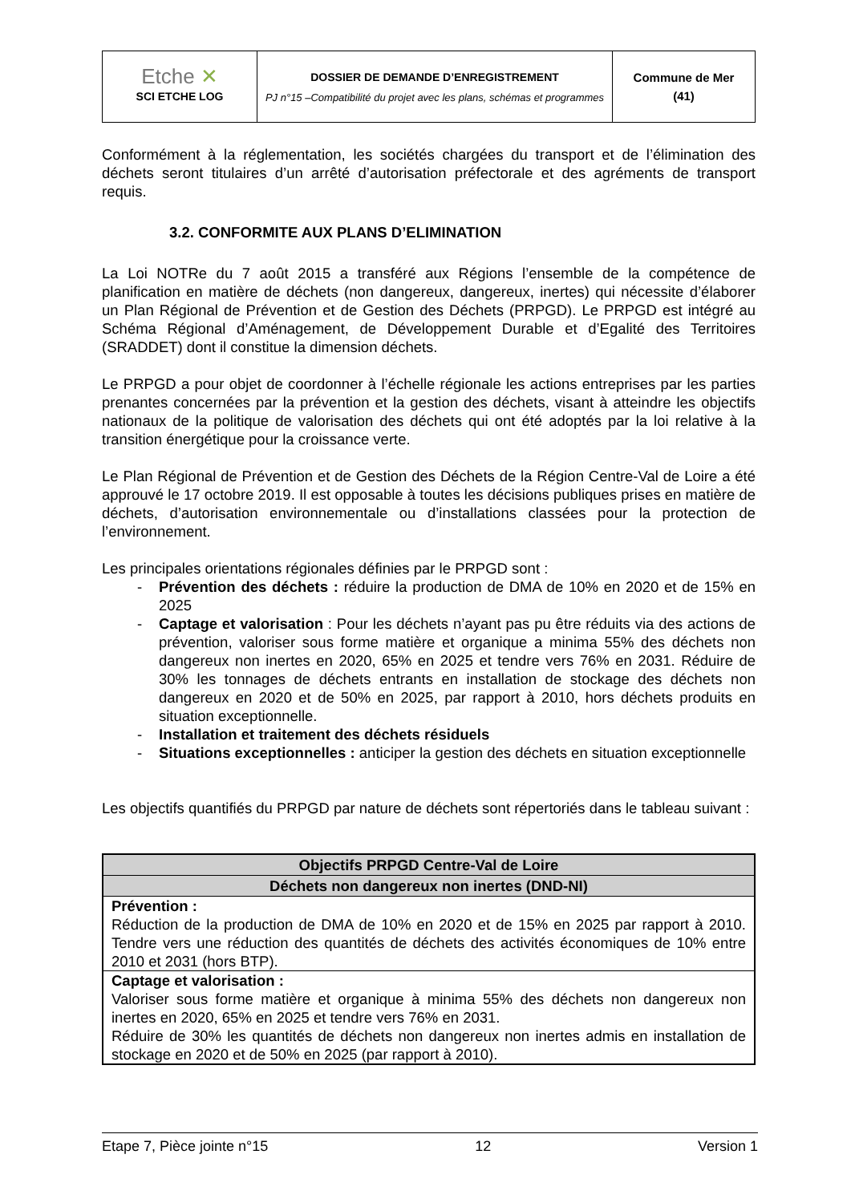| Etche ✕ SCI ETCHE LOG | DOSSIER DE DEMANDE D’ENREGISTREMENT PJ n°15 –Compatibilité du projet avec les plans, schémas et programmes | Commune de Mer (41) |
Conformément à la réglementation, les sociétés chargées du transport et de l’élimination des déchets seront titulaires d’un arrêté d’autorisation préfectorale et des agréments de transport requis.
3.2. CONFORMITE AUX PLANS D’ELIMINATION
La Loi NOTRe du 7 août 2015 a transféré aux Régions l’ensemble de la compétence de planification en matière de déchets (non dangereux, dangereux, inertes) qui nécessite d’élaborer un Plan Régional de Prévention et de Gestion des Déchets (PRPGD). Le PRPGD est intégré au Schéma Régional d’Aménagement, de Développement Durable et d’Egalité des Territoires (SRADDET) dont il constitue la dimension déchets.
Le PRPGD a pour objet de coordonner à l’échelle régionale les actions entreprises par les parties prenantes concernées par la prévention et la gestion des déchets, visant à atteindre les objectifs nationaux de la politique de valorisation des déchets qui ont été adoptés par la loi relative à la transition énergétique pour la croissance verte.
Le Plan Régional de Prévention et de Gestion des Déchets de la Région Centre-Val de Loire a été approuvé le 17 octobre 2019. Il est opposable à toutes les décisions publiques prises en matière de déchets, d’autorisation environnementale ou d’installations classées pour la protection de l’environnement.
Les principales orientations régionales définies par le PRPGD sont :
- Prévention des déchets : réduire la production de DMA de 10% en 2020 et de 15% en 2025
- Captage et valorisation : Pour les déchets n’ayant pas pu être réduits via des actions de prévention, valoriser sous forme matière et organique a minima 55% des déchets non dangereux non inertes en 2020, 65% en 2025 et tendre vers 76% en 2031. Réduire de 30% les tonnages de déchets entrants en installation de stockage des déchets non dangereux en 2020 et de 50% en 2025, par rapport à 2010, hors déchets produits en situation exceptionnelle.
- Installation et traitement des déchets résiduels
- Situations exceptionnelles : anticiper la gestion des déchets en situation exceptionnelle
Les objectifs quantifiés du PRPGD par nature de déchets sont répertoriés dans le tableau suivant :
| Objectifs PRPGD Centre-Val de Loire |
| --- |
| Déchets non dangereux non inertes (DND-NI) |
| Prévention : Réduction de la production de DMA de 10% en 2020 et de 15% en 2025 par rapport à 2010. Tendre vers une réduction des quantités de déchets des activités économiques de 10% entre 2010 et 2031 (hors BTP). |
| Captage et valorisation : Valoriser sous forme matière et organique à minima 55% des déchets non dangereux non inertes en 2020, 65% en 2025 et tendre vers 76% en 2031. Réduire de 30% les quantités de déchets non dangereux non inertes admis en installation de stockage en 2020 et de 50% en 2025 (par rapport à 2010). |
Etape 7, Pièce jointe n°15 12 Version 1